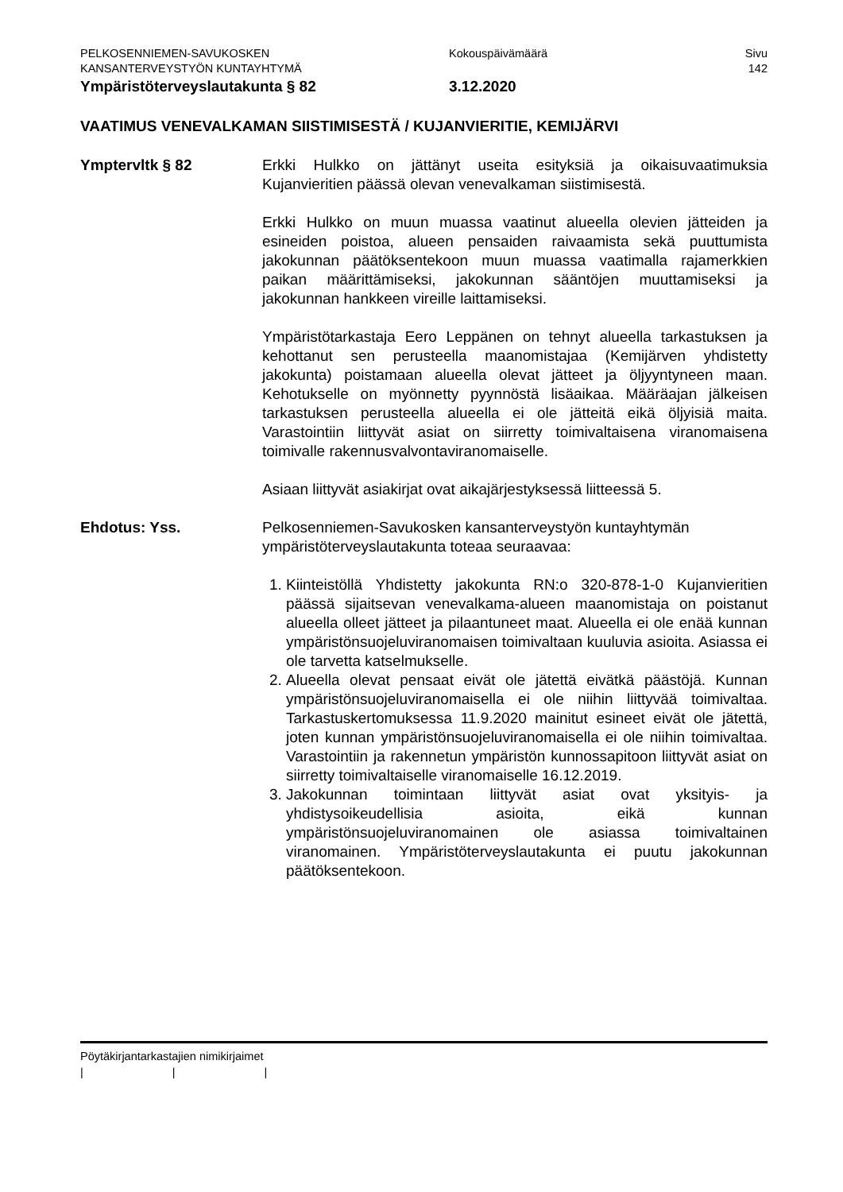PELKOSENNIEMEN-SAVUKOSKEN Kokouspäivämäärä Sivu
KANSANTERVEYSTYÖN KUNTAYHTYMÄ 142
Ympäristöterveyslautakunta § 82 3.12.2020
VAATIMUS VENEVALKAMAN SIISTIMISESTÄ / KUJANVIERITIE, KEMIJÄRVI
Ymptervltk § 82 Erkki Hulkko on jättänyt useita esityksiä ja oikaisuvaatimuksia Kujanvieritien päässä olevan venevalkaman siistimisestä.
Erkki Hulkko on muun muassa vaatinut alueella olevien jätteiden ja esineiden poistoa, alueen pensaiden raivaamista sekä puuttumista jakokunnan päätöksentekoon muun muassa vaatimalla rajamerkkien paikan määrittämiseksi, jakokunnan sääntöjen muuttamiseksi ja jakokunnan hankkeen vireille laittamiseksi.
Ympäristötarkastaja Eero Leppänen on tehnyt alueella tarkastuksen ja kehottanut sen perusteella maanomistajaa (Kemijärven yhdistetty jakokunta) poistamaan alueella olevat jätteet ja öljyyntyneen maan. Kehotukselle on myönnetty pyynnöstä lisäaikaa. Määräajan jälkeisen tarkastuksen perusteella alueella ei ole jätteitä eikä öljyisiä maita. Varastointiin liittyvät asiat on siirretty toimivaltaisena viranomaisena toimivalle rakennusvalvontaviranomaiselle.
Asiaan liittyvät asiakirjat ovat aikajärjestyksessä liitteessä 5.
Ehdotus: Yss. Pelkosenniemen-Savukosken kansanterveystyön kuntayhtymän ympäristöterveyslautakunta toteaa seuraavaa:
1. Kiinteistöllä Yhdistetty jakokunta RN:o 320-878-1-0 Kujanvieritien päässä sijaitsevan venevalkama-alueen maanomistaja on poistanut alueella olleet jätteet ja pilaantuneet maat. Alueella ei ole enää kunnan ympäristönsuojeluviranomaisen toimivaltaan kuuluvia asioita. Asiassa ei ole tarvetta katselmukselle.
2. Alueella olevat pensaat eivät ole jätettä eivätkä päästöjä. Kunnan ympäristönsuojeluviranomaisella ei ole niihin liittyvää toimivaltaa. Tarkastuskertomuksessa 11.9.2020 mainitut esineet eivät ole jätettä, joten kunnan ympäristönsuojeluviranomaisella ei ole niihin toimivaltaa. Varastointiin ja rakennetun ympäristön kunnossapitoon liittyvät asiat on siirretty toimivaltaiselle viranomaiselle 16.12.2019.
3. Jakokunnan toimintaan liittyvät asiat ovat yksityis- ja yhdistysoikeudellisia asioita, eikä kunnan ympäristönsuojeluviranomainen ole asiassa toimivaltainen viranomainen. Ympäristöterveyslautakunta ei puutu jakokunnan päätöksentekoon.
Pöytäkirjantarkastajien nimikirjaimet
| | |